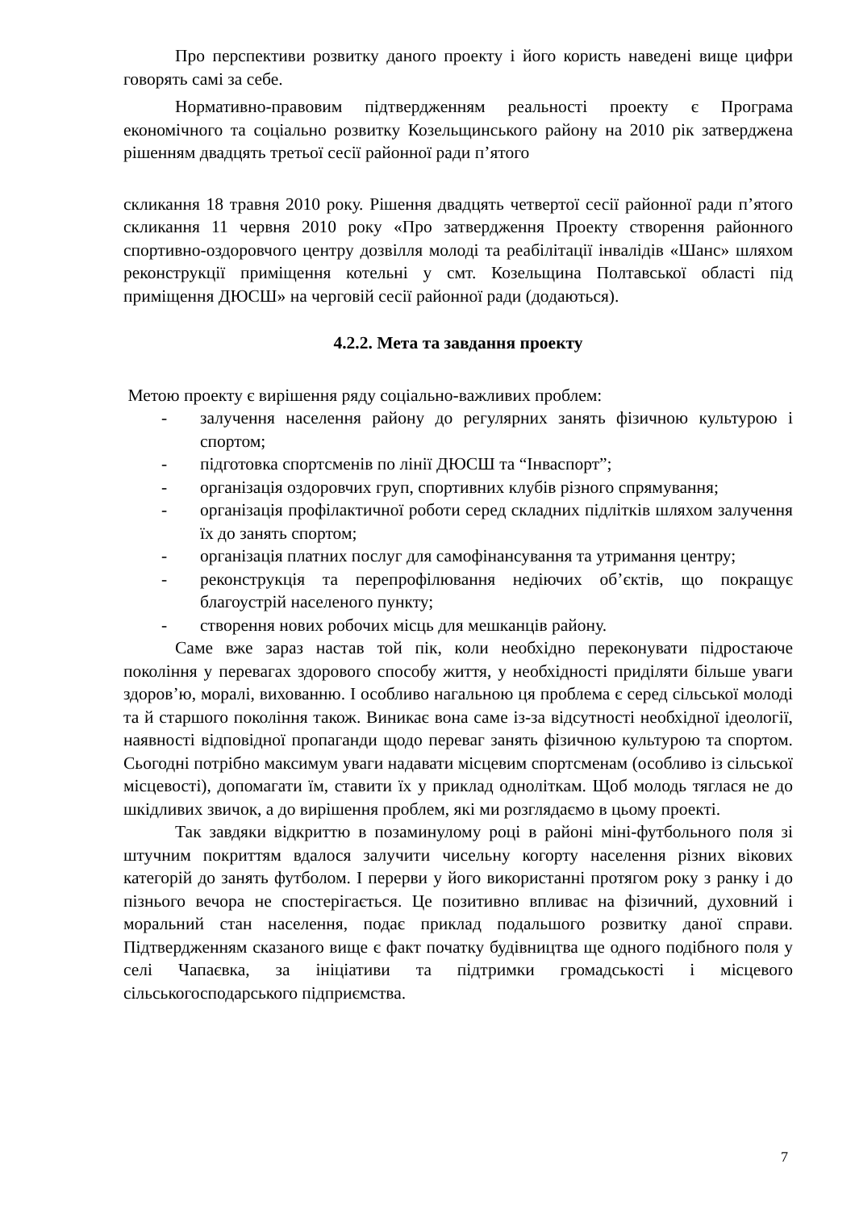Про перспективи розвитку даного проекту і його користь наведені вище цифри говорять самі за себе.
Нормативно-правовим підтвердженням реальності проекту є Програма економічного та соціально розвитку Козельщинського району на 2010 рік затверджена рішенням двадцять третьої сесії районної ради п’ятого
скликання 18 травня 2010 року. Рішення двадцять четвертої сесії районної ради п’ятого скликання 11 червня 2010 року «Про затвердження Проекту створення районного спортивно-оздоровчого центру дозвілля молоді та реабілітації інвалідів «Шанс» шляхом реконструкції приміщення котельні у смт. Козельщина Полтавської області під приміщення ДЮСШ» на черговій сесії районної ради (додаються).
4.2.2. Мета та завдання проекту
Метою проекту є вирішення ряду соціально-важливих проблем:
- залучення населення району до регулярних занять фізичною культурою і спортом;
- підготовка спортсменів по лінії ДЮСШ та “Інваспорт”;
- організація оздоровчих груп, спортивних клубів різного спрямування;
- організація профілактичної роботи серед складних підлітків шляхом залучення їх до занять спортом;
- організація платних послуг для самофінансування та утримання центру;
- реконструкція та перепрофілювання недіючих об’єктів, що покращує благоустрій населеного пункту;
- створення нових робочих місць для мешканців району.
Саме вже зараз настав той пік, коли необхідно переконувати підростаюче покоління у перевагах здорового способу життя, у необхідності приділяти більше уваги здоров’ю, моралі, вихованню. І особливо нагальною ця проблема є серед сільської молоді та й старшого покоління також. Виникає вона саме із-за відсутності необхідної ідеології, наявності відповідної пропаганди щодо переваг занять фізичною культурою та спортом. Сьогодні потрібно максимум уваги надавати місцевим спортсменам (особливо із сільської місцевості), допомагати їм, ставити їх у приклад одноліткам. Щоб молодь тяглася не до шкідливих звичок, а до вирішення проблем, які ми розглядаємо в цьому проекті.
Так завдяки відкриттю в позаминулому році в районі міні-футбольного поля зі штучним покриттям вдалося залучити чисельну когорту населення різних вікових категорій до занять футболом. І перерви у його використанні протягом року з ранку і до пізнього вечора не спостерігається. Це позитивно впливає на фізичний, духовний і моральний стан населення, подає приклад подальшого розвитку даної справи. Підтвердженням сказаного вище є факт початку будівництва ще одного подібного поля у селі Чапаєвка, за ініціативи та підтримки громадськості і місцевого сільськогосподарського підприємства.
7